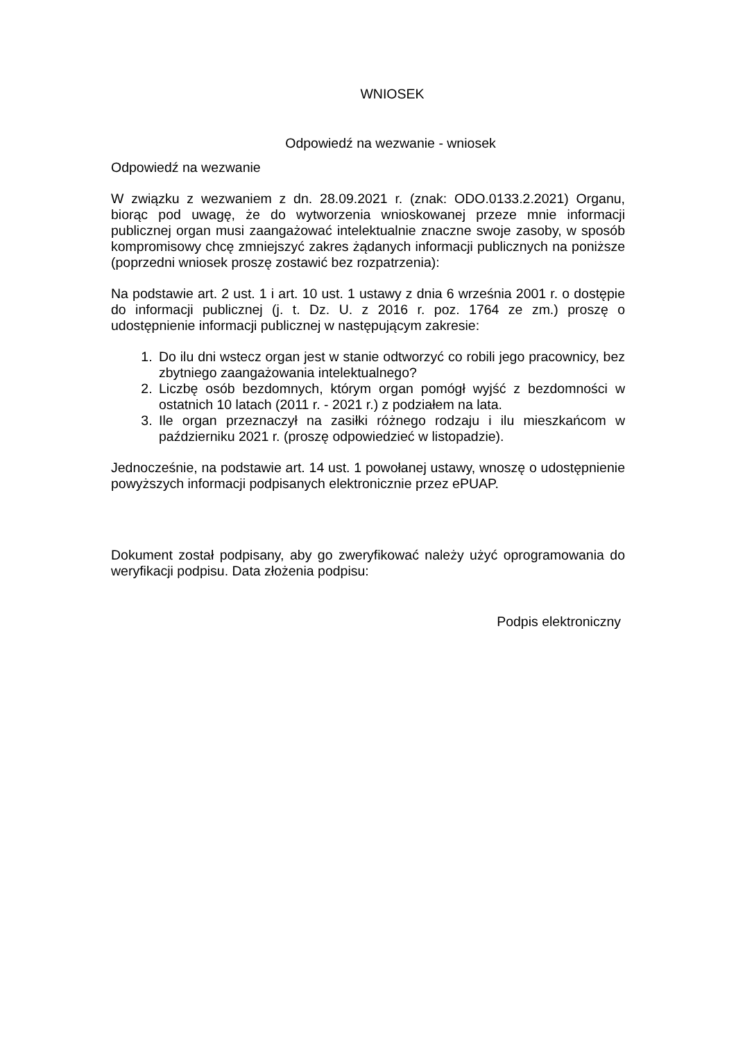WNIOSEK
Odpowiedź na wezwanie - wniosek
Odpowiedź na wezwanie
W związku z wezwaniem z dn. 28.09.2021 r. (znak: ODO.0133.2.2021) Organu, biorąc pod uwagę, że do wytworzenia wnioskowanej przeze mnie informacji publicznej organ musi zaangażować intelektualnie znaczne swoje zasoby, w sposób kompromisowy chcę zmniejszyć zakres żądanych informacji publicznych na poniższe (poprzedni wniosek proszę zostawić bez rozpatrzenia):
Na podstawie art. 2 ust. 1 i art. 10 ust. 1 ustawy z dnia 6 września 2001 r. o dostępie do informacji publicznej (j. t. Dz. U. z 2016 r. poz. 1764 ze zm.) proszę o udostępnienie informacji publicznej w następującym zakresie:
1. Do ilu dni wstecz organ jest w stanie odtworzyć co robili jego pracownicy, bez zbytniego zaangażowania intelektualnego?
2. Liczbę osób bezdomnych, którym organ pomógł wyjść z bezdomności w ostatnich 10 latach (2011 r. - 2021 r.) z podziałem na lata.
3. Ile organ przeznaczył na zasiłki różnego rodzaju i ilu mieszkańcom w październiku 2021 r. (proszę odpowiedzieć w listopadzie).
Jednocześnie, na podstawie art. 14 ust. 1 powołanej ustawy, wnoszę o udostępnienie powyższych informacji podpisanych elektronicznie przez ePUAP.
Dokument został podpisany, aby go zweryfikować należy użyć oprogramowania do weryfikacji podpisu. Data złożenia podpisu:
Podpis elektroniczny